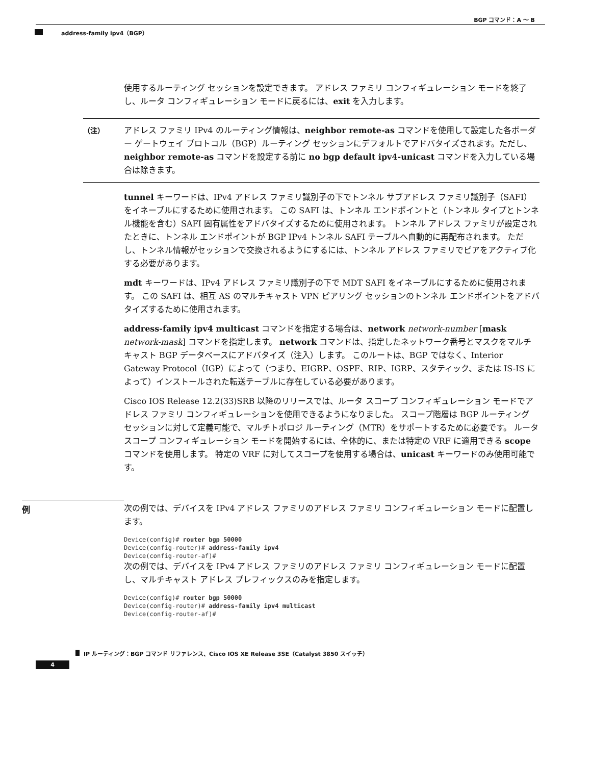BGP コマンド：A ～ B
address-family ipv4（BGP）
使用するルーティング セッションを設定できます。 アドレス ファミリ コンフィギュレーション モードを終了し、ルータ コンフィギュレーション モードに戻るには、exit を入力します。
（注） アドレス ファミリ IPv4 のルーティング情報は、neighbor remote-as コマンドを使用して設定した各ボーダー ゲートウェイ プロトコル（BGP）ルーティング セッションにデフォルトでアドバタイズされます。ただし、neighbor remote-as コマンドを設定する前に no bgp default ipv4-unicast コマンドを入力している場合は除きます。
tunnel キーワードは、IPv4 アドレス ファミリ識別子の下でトンネル サブアドレス ファミリ識別子（SAFI）をイネーブルにするために使用されます。 この SAFI は、トンネル エンドポイントと（トンネル タイプとトンネル機能を含む）SAFI 固有属性をアドバタイズするために使用されます。 トンネル アドレス ファミリが設定されたときに、トンネル エンドポイントが BGP IPv4 トンネル SAFI テーブルへ自動的に再配布されます。 ただし、トンネル情報がセッションで交換されるようにするには、トンネル アドレス ファミリでピアをアクティブ化する必要があります。
mdt キーワードは、IPv4 アドレス ファミリ識別子の下で MDT SAFI をイネーブルにするために使用されます。 この SAFI は、相互 AS のマルチキャスト VPN ピアリング セッションのトンネル エンドポイントをアドバタイズするために使用されます。
address-family ipv4 multicast コマンドを指定する場合は、network network-number [mask network-mask] コマンドを指定します。 network コマンドは、指定したネットワーク番号とマスクをマルチキャスト BGP データベースにアドバタイズ（注入）します。 このルートは、BGP ではなく、Interior Gateway Protocol（IGP）によって（つまり、EIGRP、OSPF、RIP、IGRP、スタティック、または IS-IS によって）インストールされた転送テーブルに存在している必要があります。
Cisco IOS Release 12.2(33)SRB 以降のリリースでは、ルータ スコープ コンフィギュレーション モードでアドレス ファミリ コンフィギュレーションを使用できるようになりました。 スコープ階層は BGP ルーティング セッションに対して定義可能で、マルチトポロジ ルーティング（MTR）をサポートするために必要です。 ルータ スコープ コンフィギュレーション モードを開始するには、全体的に、または特定の VRF に適用できる scope コマンドを使用します。 特定の VRF に対してスコープを使用する場合は、unicast キーワードのみ使用可能です。
例 次の例では、デバイスを IPv4 アドレス ファミリのアドレス ファミリ コンフィギュレーション モードに配置します。
Device(config)# router bgp 50000
Device(config-router)# address-family ipv4
Device(config-router-af)#
次の例では、デバイスを IPv4 アドレス ファミリのアドレス ファミリ コンフィギュレーション モードに配置し、マルチキャスト アドレス プレフィックスのみを指定します。
Device(config)# router bgp 50000
Device(config-router)# address-family ipv4 multicast
Device(config-router-af)#
IP ルーティング：BGP コマンド リファレンス、Cisco IOS XE Release 3SE（Catalyst 3850 スイッチ）
4